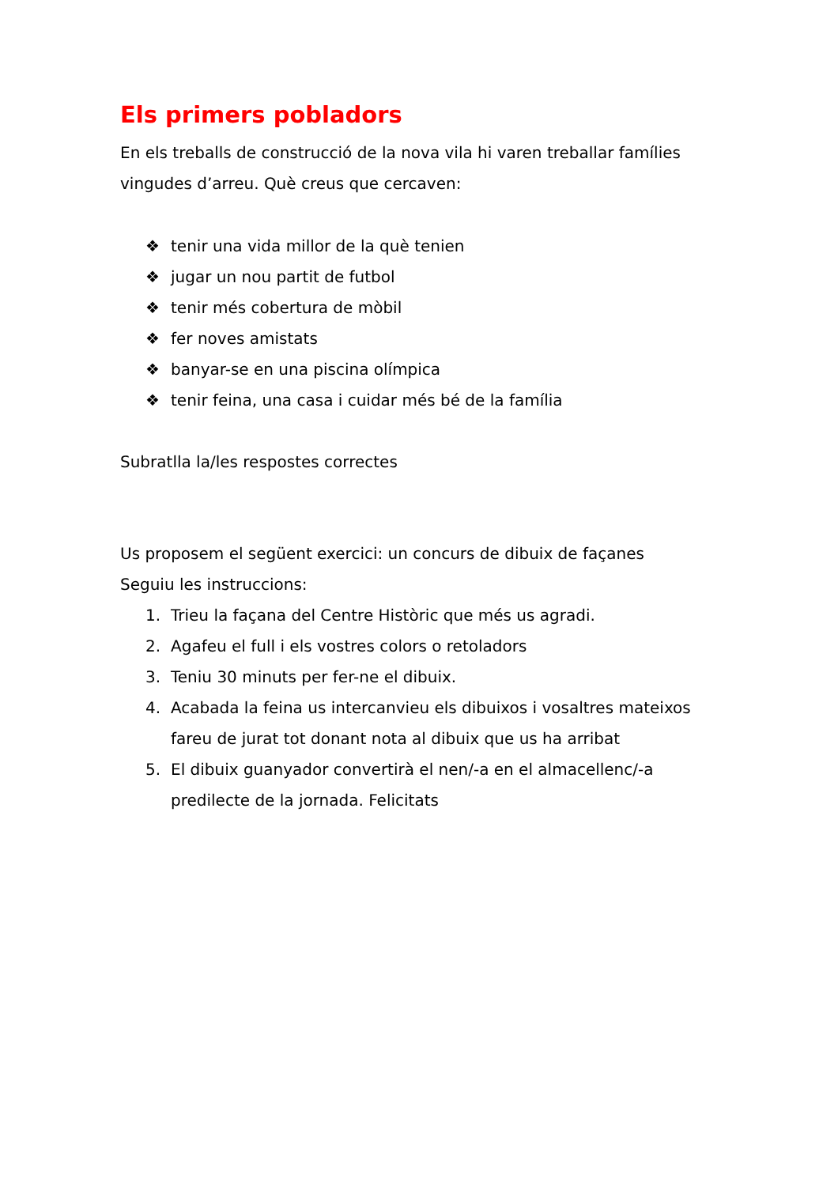Els primers pobladors
En els treballs de construcció de la nova vila hi varen treballar famílies vingudes d’arreu. Què creus que cercaven:
❖ tenir una vida millor de la què tenien
❖ jugar un nou partit de futbol
❖ tenir més cobertura de mòbil
❖ fer noves amistats
❖ banyar-se en una piscina olímpica
❖ tenir feina, una casa i cuidar més bé de la família
Subratlla la/les respostes correctes
Us proposem el següent exercici: un concurs de dibuix de façanes
Seguiu les instruccions:
1. Trieu la façana del Centre Històric que més us agradi.
2. Agafeu el full i els vostres colors o retoladors
3. Teniu 30 minuts per fer-ne el dibuix.
4. Acabada la feina us intercanvieu els dibuixos i vosaltres mateixos fareu de jurat tot donant nota al dibuix que us ha arribat
5. El dibuix guanyador convertirà el nen/-a en el almacellenc/-a predilecte de la jornada. Felicitats